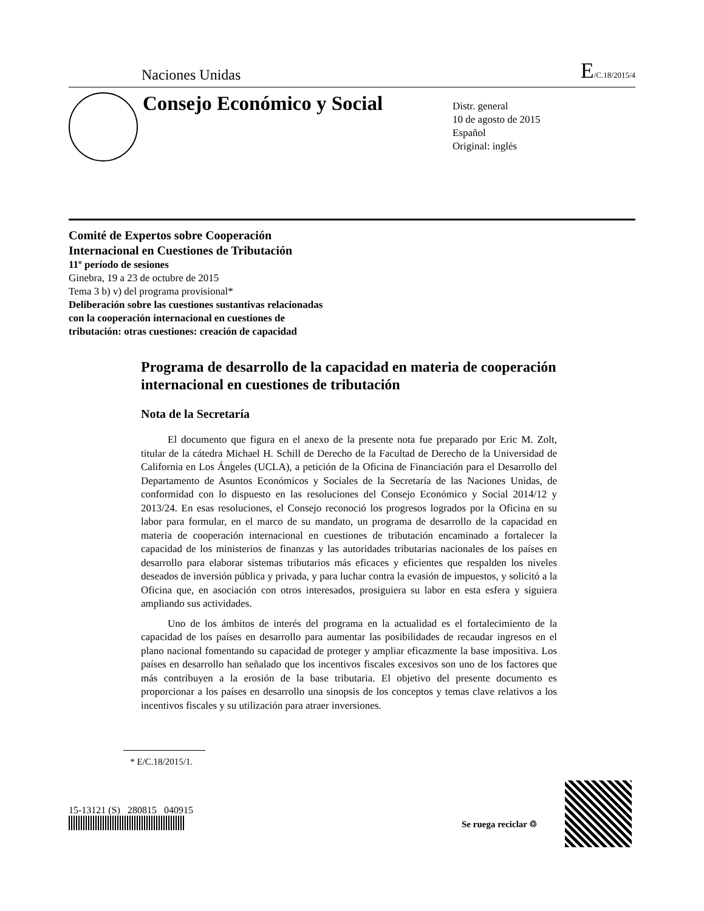Naciones Unidas E/C.18/2015/4
Consejo Económico y Social
Distr. general
10 de agosto de 2015
Español
Original: inglés
Comité de Expertos sobre Cooperación
Internacional en Cuestiones de Tributación
11º período de sesiones
Ginebra, 19 a 23 de octubre de 2015
Tema 3 b) v) del programa provisional*
Deliberación sobre las cuestiones sustantivas relacionadas
con la cooperación internacional en cuestiones de
tributación: otras cuestiones: creación de capacidad
Programa de desarrollo de la capacidad en materia de cooperación internacional en cuestiones de tributación
Nota de la Secretaría
El documento que figura en el anexo de la presente nota fue preparado por Eric M. Zolt, titular de la cátedra Michael H. Schill de Derecho de la Facultad de Derecho de la Universidad de California en Los Ángeles (UCLA), a petición de la Oficina de Financiación para el Desarrollo del Departamento de Asuntos Económicos y Sociales de la Secretaría de las Naciones Unidas, de conformidad con lo dispuesto en las resoluciones del Consejo Económico y Social 2014/12 y 2013/24. En esas resoluciones, el Consejo reconoció los progresos logrados por la Oficina en su labor para formular, en el marco de su mandato, un programa de desarrollo de la capacidad en materia de cooperación internacional en cuestiones de tributación encaminado a fortalecer la capacidad de los ministerios de finanzas y las autoridades tributarias nacionales de los países en desarrollo para elaborar sistemas tributarios más eficaces y eficientes que respalden los niveles deseados de inversión pública y privada, y para luchar contra la evasión de impuestos, y solicitó a la Oficina que, en asociación con otros interesados, prosiguiera su labor en esta esfera y siguiera ampliando sus actividades.
Uno de los ámbitos de interés del programa en la actualidad es el fortalecimiento de la capacidad de los países en desarrollo para aumentar las posibilidades de recaudar ingresos en el plano nacional fomentando su capacidad de proteger y ampliar eficazmente la base impositiva. Los países en desarrollo han señalado que los incentivos fiscales excesivos son uno de los factores que más contribuyen a la erosión de la base tributaria. El objetivo del presente documento es proporcionar a los países en desarrollo una sinopsis de los conceptos y temas clave relativos a los incentivos fiscales y su utilización para atraer inversiones.
* E/C.18/2015/1.
15-13121 (S) 280815 040915
Se ruega reciclar ♲